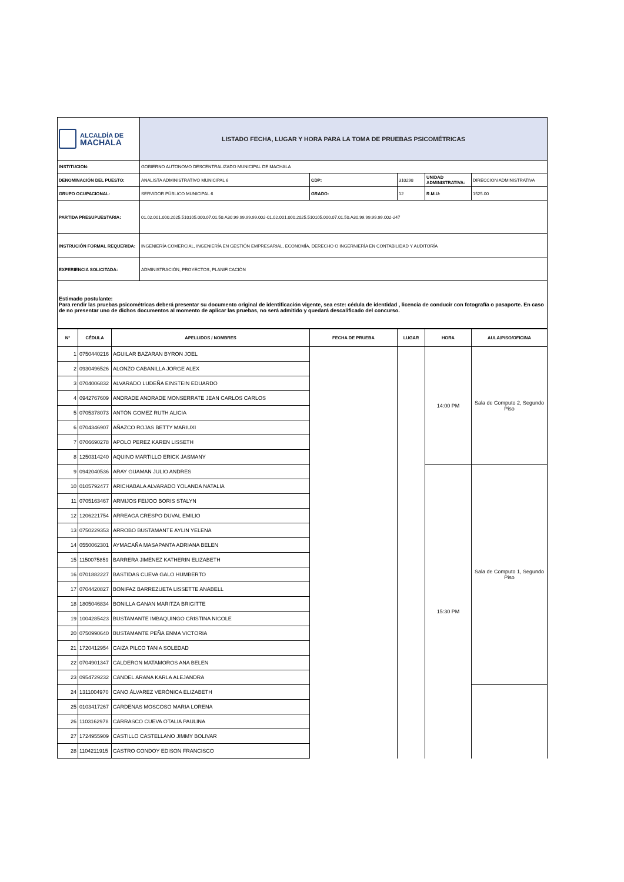| ALCALDÍA DE MACHALA | LISTADO FECHA, LUGAR Y HORA PARA LA TOMA DE PRUEBAS PSICOMÉTRICAS | | | | |
| INSTITUCION: | GOBIERNO AUTONOMO DESCENTRALIZADO MUNICIPAL DE MACHALA | | | | |
| DENOMINACIÓN DEL PUESTO: | ANALISTA ADMINISTRATIVO MUNICIPAL 6 | CDP: | 310298 | UNIDAD ADMINISTRATIVA: | DIRECCION ADMINISTRATIVA |
| GRUPO OCUPACIONAL: | SERVIDOR PÚBLICO MUNICIPAL 6 | GRADO: | 12 | R.M.U: | 1525.00 |
| PARTIDA PRESUPUESTARIA: | 01.02.001.000.2025.510105.000.07.01.50.A30.99.99.99.99.002-01.02.001.000.2025.510105.000.07.01.50.A30.99.99.99.99.002-247 | | | | |
| INSTRUCIÓN FORMAL REQUERIDA: | INGENIERÍA COMERCIAL, INGENIERÍA EN GESTIÓN EMPRESARIAL, ECONOMÍA, DERECHO O INGERNIERÍA EN CONTABILIDAD Y AUDITORÍA | | | | |
| EXPERIENCIA SOLICITADA: | ADMINISTRACIÓN, PROYECTOS, PLANIFICACIÓN | | | | |
| Estimado postulante: Para rendir las pruebas psicométricas deberá presentar su documento original de identificación vigente, sea este: cédula de identidad , licencia de conducir con fotografía o pasaporte. En caso de no presentar uno de dichos documentos al momento de aplicar las pruebas, no será admitido y quedará descalificado del concurso. | | | | | |
| N° | CÉDULA | APELLIDOS / NOMBRES | FECHA DE PRUEBA | LUGAR | HORA | AULA/PISO/OFICINA |
| --- | --- | --- | --- | --- | --- | --- |
| 1 | 0750440216 | AGUILAR BAZARAN BYRON JOEL | | | 14:00 PM | Sala de Computo 2, Segundo Piso |
| 2 | 0930496526 | ALONZO CABANILLA JORGE ALEX | | | | |
| 3 | 0704006832 | ALVARADO LUDEÑA EINSTEIN EDUARDO | | | | |
| 4 | 0942767609 | ANDRADE ANDRADE MONSERRATE JEAN CARLOS CARLOS | | | | |
| 5 | 0705378073 | ANTÓN GOMEZ RUTH ALICIA | | | | |
| 6 | 0704346907 | AÑAZCO ROJAS BETTY MARIUXI | | | | |
| 7 | 0706690278 | APOLO PEREZ KAREN LISSETH | | | | |
| 8 | 1250314240 | AQUINO MARTILLO ERICK JASMANY | | | | |
| 9 | 0942040536 | ARAY GUAMAN JULIO ANDRES | | | 15:30 PM | Sala de Computo 1, Segundo Piso |
| 10 | 0105792477 | ARICHABALA ALVARADO YOLANDA NATALIA | | | | |
| 11 | 0705163467 | ARMIJOS FEIJOO BORIS STALYN | | | | |
| 12 | 1206221754 | ARREAGA CRESPO DUVAL EMILIO | | | | |
| 13 | 0750229353 | ARROBO BUSTAMANTE AYLIN YELENA | | | | |
| 14 | 0550062301 | AYMACAÑA MASAPANTA ADRIANA BELEN | | | | |
| 15 | 1150075859 | BARRERA JIMÉNEZ KATHERIN ELIZABETH | | | | |
| 16 | 0701882227 | BASTIDAS CUEVA GALO HUMBERTO | | | | |
| 17 | 0704420827 | BONIFAZ BARREZUETA LISSETTE ANABELL | | | | |
| 18 | 1805046834 | BONILLA GANAN MARITZA BRIGITTE | | | | |
| 19 | 1004285423 | BUSTAMANTE IMBAQUINGO CRISTINA NICOLE | | | | |
| 20 | 0750990640 | BUSTAMANTE PEÑA ENMA VICTORIA | | | | |
| 21 | 1720412954 | CAIZA PILCO TANIA SOLEDAD | | | | |
| 22 | 0704901347 | CALDERON MATAMOROS ANA BELEN | | | | |
| 23 | 0954729232 | CANDEL ARANA KARLA ALEJANDRA | | | | |
| 24 | 1311004970 | CANO ÁLVAREZ VERÓNICA ELIZABETH | | | | |
| 25 | 0103417267 | CARDENAS MOSCOSO MARIA LORENA | | | | |
| 26 | 1103162978 | CARRASCO CUEVA OTALIA PAULINA | | | | |
| 27 | 1724955909 | CASTILLO CASTELLANO JIMMY BOLIVAR | | | | |
| 28 | 1104211915 | CASTRO CONDOY EDISON FRANCISCO | | | | |